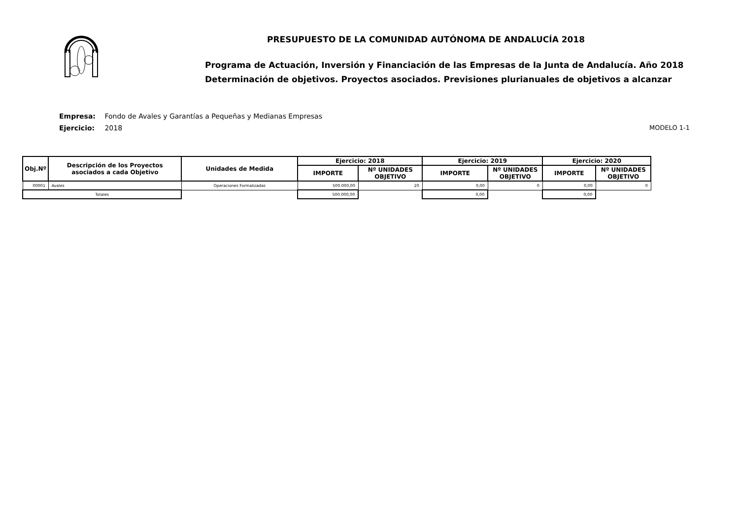PRESUPUESTO DE LA COMUNIDAD AUTÓNOMA DE ANDALUCÍA 2018
Programa de Actuación, Inversión y Financiación de las Empresas de la Junta de Andalucía. Año 2018
Determinación de objetivos. Proyectos asociados. Previsiones plurianuales de objetivos a alcanzar
Empresa: Fondo de Avales y Garantías a Pequeñas y Medianas Empresas
Ejercicio: 2018
MODELO 1-1
| Obj.Nº | Descripción de los Proyectos asociados a cada Objetivo | Unidades de Medida | Ejercicio: 2018 | | Ejercicio: 2019 | | Ejercicio: 2020 | |
| --- | --- | --- | --- | --- | --- | --- | --- | --- |
| | | | IMPORTE | Nº UNIDADES OBJETIVO | IMPORTE | Nº UNIDADES OBJETIVO | IMPORTE | Nº UNIDADES OBJETIVO |
| 00001 | Avales | Operaciones Formalizadas | 500.000,00 | 20 | 0,00 | 0 | 0,00 | 0 |
| Totales | | | 500.000,00 | | 0,00 | | 0,00 | |